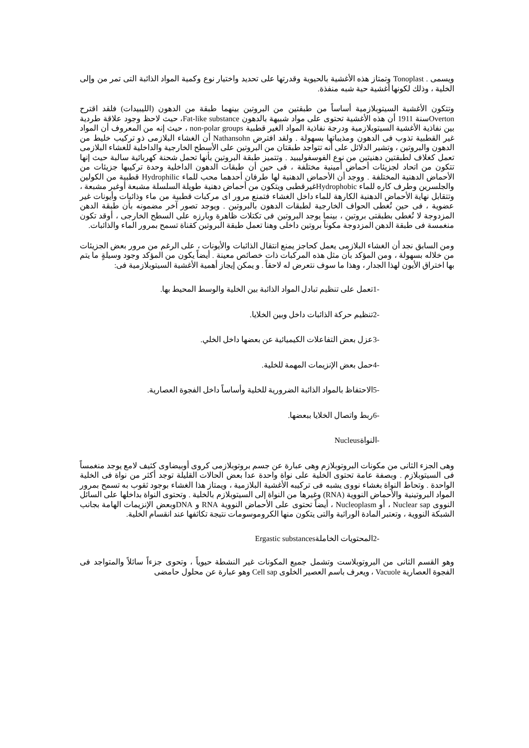ويسمى . Tonoplast وتمتاز هذه الأغشية بالحيوية وقدرتها على تحديد واختيار نوع وكمية المواد الذائبة التى تمر من وإلى الخلية ، وذلك لكونها أغشية حية شبه منفذة.
وتتكون الأغشية السيتوبلازمية أساساً من طبقتين من البروتين بينهما طبقة من الدهون (الليبيدات) فلقد اقترح Overtonسنة 1911 أن هذه الأغشية تحتوى على مواد شبيهة بالدهون Fat-like substance، حيث لاحظ وجود علاقة طردية بين نفاذية الأغشية السيتوبلازمية ودرجة نفاذية المواد الغير قطبية non-polar groups ، حيث إنه من المعروف أن المواد غير القطبية تذوب فى الدهون ومذيباتها بسهولة . ولقد افترض Nathansohn أن الغشاء البلازمى ذو تركيب خليط من الدهون والبروتين ، وتشير الدلائل على أنه تتواجد طبقتان من البروتين على الأسطح الخارجية والداخلية للغشاء البلازمى تعمل كغلاف لطبقتين دهنيتين من نوع الفوسفوليبيد . وتتميز طبقة البروتين بأنها تحمل شحنة كهربائية سالبة حيث إنها تتكون من اتحاد لجزيئات أحماض أمينية مختلفة ، فى حين أن طبقات الدهون الداخلية وحدة تركيبها جزيئات من الأحماض الدهنية المختلفة . ووجد أن الأحماض الدهنية لها طرفان أحدهما محب للماء Hydrophilic قطبية من الكولين والجلسرين وطرف كاره للماء Hydrophobicغيرقطبى ويتكون من أحماض دهنية طويلة السلسلة مشبعة أوغير مشبعة ، وتتقابل نهاية الأحماض الدهنية الكارهة للماء داخل الغشاء فتمنع مرور اى مركبات قطبية من ماء وذائبات وأيونات غير عضوية ، فى حين تُغطى الحواف الخارجية لطبقات الدهون بالبروتين . ويوجد تصور آخر مضمونه بأن طبقة الدهن المزدوجة لا تُغطى بطبقتى بروتين ، بينما يوجد البروتين فى تكتلات ظاهرة وبارزه على السطح الخارجى ، أوقد تكون منغمسة فى طبقة الدهن المزدوجة مكوناً بروتين داخلى وهنا تعمل طبقة البروتين كقناة تسمح بمرور الماء والذائبات.
ومن السابق نجد أن الغشاء البلازمى يعمل كحاجز يمنع انتقال الذائبات والأيونات ، على الرغم من مرور بعض الجزيئات من خلاله بسهولة ، ومن المؤكد بأن مثل هذه المركبات ذات خصائص معينة . أيضاً يكون من المؤكد وجود وسيلةٍ ما يتم بها اختراق الأيون لهذا الجدار ، وهذا ما سوف نتعرض له لاحقاً . و يمكن إيجاز أهمية الأغشية السيتوبلازمية فى:
-1تعمل على تنظيم تبادل المواد الذائبة بين الخلية والوسط المحيط بها.
-2تنظيم حركة الذائبات داخل وبين الخلايا.
-3عزل بعض التفاعلات الكيميائية عن بعضها داخل الخلي.
-4حمل بعض الإنزيمات المهمة للخلية.
-5الاحتفاظ بالمواد الذائبة الضرورية للخلية وأساساً داخل الفجوة العصارية.
-6ربط واتصال الخلايا ببعضها.
-النواةNucleus
وهى الجزء الثانى من مكونات البروتوبلازم وهى عبارة عن جسم بروتوبلازمى كروى أوبيضاوى كثيف لامع يوجد منغمساً فى السيتوبلازم . وبصفة عامة تحتوى الخلية على نواة واحدة عدا بعض الحالات القليلة توجد أكثر من نواة فى الخلية الواحدة . وتحاط النواة بغشاء نووى يشبه فى تركيبه الأغشية البلازمية ، ويمتاز هذا الغشاء بوجود ثقوب به تسمح بمرور المواد البروتينية والأحماض النووية (RNA) وغيرها من النواة إلى السيتوبلازم بالخلية . وتحتوى النواة بداخلها على السائل النووى Nuclear sap ، أو Nucleoplasm ، أيضاً تحتوى على الأحماض النووية RNA و DNAوبعض الإنزيمات الهامة بجانب الشبكة النووية ، وتعتبر المادة الوراثية والتى يتكون منها الكروموسومات نتيجة تكاثفها عند انقسام الخلية.
-2المحتويات الخاملةErgastic substances
وهو القسم الثانى من البروتوبلاست وتشمل جميع المكونات غير النشطة حيوياً ، وتحوى جزءاً سائلاً والمتواجد فى الفجوة العصارية Vacuole ، ويعرف باسم العصير الخلوى Cell sap وهو عبارة عن محلول حامضى